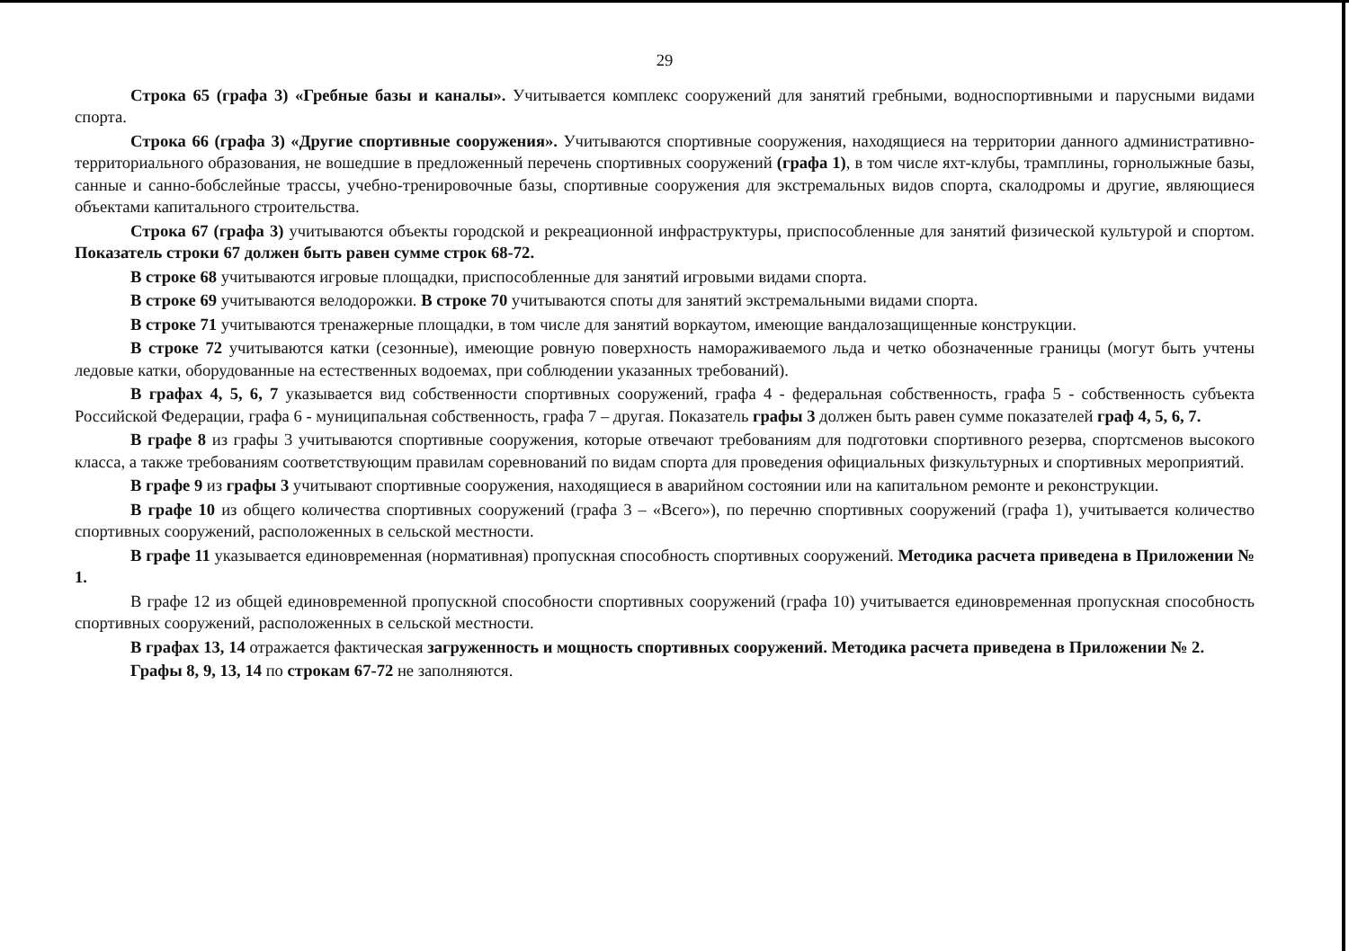29
Строка 65 (графа 3) «Гребные базы и каналы». Учитывается комплекс сооружений для занятий гребными, водноспортивными и парусными видами спорта.
Строка 66 (графа 3) «Другие спортивные сооружения». Учитываются спортивные сооружения, находящиеся на территории данного административно-территориального образования, не вошедшие в предложенный перечень спортивных сооружений (графа 1), в том числе яхт-клубы, трамплины, горнолыжные базы, санные и санно-бобслейные трассы, учебно-тренировочные базы, спортивные сооружения для экстремальных видов спорта, скалодромы и другие, являющиеся объектами капитального строительства.
Строка 67 (графа 3) учитываются объекты городской и рекреационной инфраструктуры, приспособленные для занятий физической культурой и спортом. Показатель строки 67 должен быть равен сумме строк 68-72.
В строке 68 учитываются игровые площадки, приспособленные для занятий игровыми видами спорта.
В строке 69 учитываются велодорожки. В строке 70 учитываются споты для занятий экстремальными видами спорта.
В строке 71 учитываются тренажерные площадки, в том числе для занятий воркаутом, имеющие вандалозащищенные конструкции.
В строке 72 учитываются катки (сезонные), имеющие ровную поверхность намораживаемого льда и четко обозначенные границы (могут быть учтены ледовые катки, оборудованные на естественных водоемах, при соблюдении указанных требований).
В графах 4, 5, 6, 7 указывается вид собственности спортивных сооружений, графа 4 - федеральная собственность, графа 5 - собственность субъекта Российской Федерации, графа 6 - муниципальная собственность, графа 7 – другая. Показатель графы 3 должен быть равен сумме показателей граф 4, 5, 6, 7.
В графе 8 из графы 3 учитываются спортивные сооружения, которые отвечают требованиям для подготовки спортивного резерва, спортсменов высокого класса, а также требованиям соответствующим правилам соревнований по видам спорта для проведения официальных физкультурных и спортивных мероприятий.
В графе 9 из графы 3 учитывают спортивные сооружения, находящиеся в аварийном состоянии или на капитальном ремонте и реконструкции.
В графе 10 из общего количества спортивных сооружений (графа 3 – «Всего»), по перечню спортивных сооружений (графа 1), учитывается количество спортивных сооружений, расположенных в сельской местности.
В графе 11 указывается единовременная (нормативная) пропускная способность спортивных сооружений. Методика расчета приведена в Приложении № 1.
В графе 12 из общей единовременной пропускной способности спортивных сооружений (графа 10) учитывается единовременная пропускная способность спортивных сооружений, расположенных в сельской местности.
В графах 13, 14 отражается фактическая загруженность и мощность спортивных сооружений. Методика расчета приведена в Приложении № 2.
Графы 8, 9, 13, 14 по строкам 67-72 не заполняются.